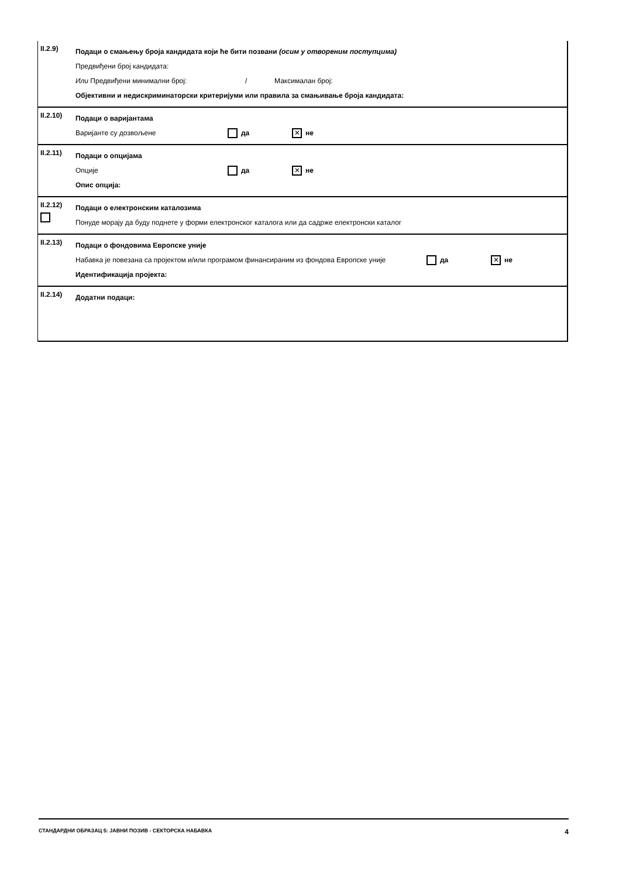II.2.9)
Подаци о смањењу броја кандидата који ће бити позвани (осим у отвореним поступцима)
Предвиђени број кандидата:
Или Предвиђени минимални број: / Максималан број:
Објективни и недискриминаторски критеријуми или правила за смањивање броја кандидата:
II.2.10)
Подаци о варијантама
Варијанте су дозвољене да ✕ не
II.2.11)
Подаци о опцијама
Опције да ✕ не
Опис опција:
II.2.12)
Подаци о електронским каталозима
Понуде морају да буду поднете у форми електронског каталога или да садрже електронски каталог
II.2.13)
Подаци о фондовима Европске уније
Набавка је повезана са пројектом и/или програмом финансираним из фондова Европске уније да ✕ не
Идентификација пројекта:
II.2.14)
Додатни подаци:
СТАНДАРДНИ ОБРАЗАЦ 5: ЈАВНИ ПОЗИВ - СЕКТОРСКА НАБАВКА 4